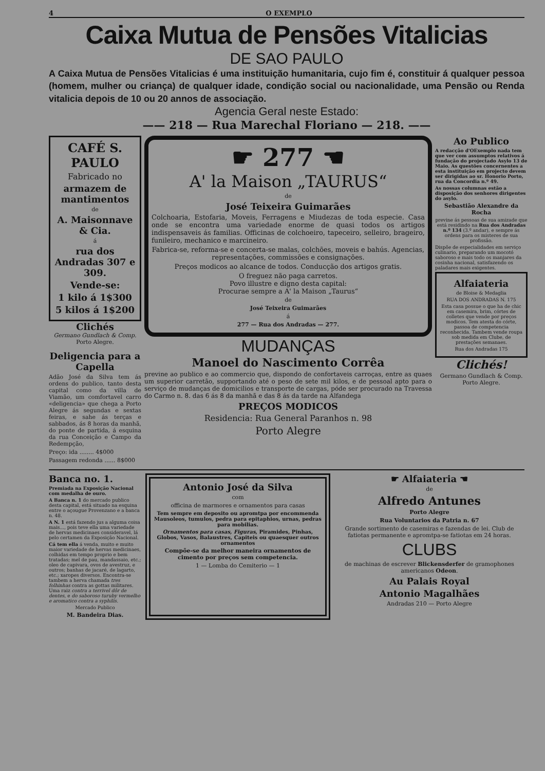4 O EXEMPLO
Caixa Mutua de Pensões Vitalicias
DE SAO PAULO
A Caixa Mutua de Pensões Vitalicias é uma instituição humanitaria, cujo fim é, constituir á qualquer pessoa (homem, mulher ou criança) de qualquer idade, condição social ou nacionalidade, uma Pensão ou Renda vitalicia depois de 10 ou 20 annos de associação.
Agencia Geral neste Estado:
—— 218 — Rua Marechal Floriano — 218. ——
CAFÉ S. PAULO
Fabricado no
armazem de mantimentos
de
A. Maisonnave & Cia.
á
rua dos Andradas 307 e 309.
Vende-se:
1 kilo á 1$300
5 kilos á 1$200
Clichés
Germano Gundlach & Comp.
Porto Alegre.
Deligencia para a Capella
Adão José da Silva tem ás ordens do publico, tanto desta capital como da villa de Viamão, um comfortavel carro «deligencia» que chega a Porto Alegre ás segundas e sextas feiras, e sahe ás terças e sabbados, ás 8 horas da manhã, do ponte de partida, á esquina da rua Conceição e Campo da Redempção,
Preço: ida ........ 4$000
Passagem redonda ...... 8$000
☛ 277 ☚
A' la Maison „TAURUS“
de
José Teixeira Guimarães
Colchoaria, Estofaria, Moveis, Ferragens e Miudezas de toda especie. Casa onde se encontra uma variedade enorme de quasi todos os artigos indispensaveis ás familias. Officinas de colchoeiro, tapeceiro, selleiro, brageiro, funileiro, mechanico e marcineiro.
Fabrica-se, reforma-se e concerta-se malas, colchões, moveis e bahús. Agencias, representações, commissões e consignações.
Preços modicos ao alcance de todos. Conducção dos artigos gratis.
O freguez não paga carretos.
Povo illustre e digno desta capital:
Procurae sempre a A' la Maison „Taurus“
de
José Teixeira Guimarães
á
277 — Rua dos Andradas — 277.
MUDANÇAS
Manoel do Nascimento Corrêa
previne ao publico e ao commercio que, dispondo de confortaveis carroças, entre as quaes um superior carretão, supportando até o peso de sete mil kilos, e de pessoal apto para o serviço de mudanças de domicilios e transporte de cargas, póde ser procurado na Travessa do Carmo n. 8. das 6 ás 8 da manhã e das 8 ás da tarde na Alfandega
PREÇOS MODICOS
Residencia: Rua General Paranhos n. 98
Porto Alegre
Ao Publico
A redacção d'OExemplo nada tem que ver com assumptos relativos á fundação do projectado Asylo 13 de Maio. As questões concernentes a esta instituição em projecto devem ser dirigidas ao sr. Honorio Porto, rua da Concordia n.º 49.
As nossas columnas estão a disposição dos senhores dirigentes do asylo.
Sebastião Alexandre da Rocha
previne ás pessoas de sua amizade que está residindo na Rua dos Andradas n.º 134 (3.º andar), e sempre ás ordens para os misteres de sua profissão.
Dispõe de especialidades em serviço culinario, preparando um mocotó saboroso e mais todo os manjares da cosinha nacional, satisfazendo os paladares mais exigentes.
Alfaiateria
de Bloise & Medaglia
RUA DOS ANDRADAS N. 175
Esta casa possue o que ha de chic em casemira, brim, córtes de colletes que vende por preços modicos. Tem atesta do córte, passoa de competencia reconhecida. Tambem vende roupa sob medida em Clube, de prestações semanaes.
Rua dos Andradas 175
Clichés!
Germano Gundlach & Comp.
Porto Alegre.
Banca no. 1.
Premiada na Exposição Nacional com medalha de ouro.
A Banca n. 1 do mercado publico desta capital, está situado na esquina entre o açougue Provenzano e a banca n. 48.
A N. 1 está fazendo jus a alguma coisa mais..., pois teve ella uma variedade de hervas medicinaes consideravel, lá pelo certamen da Exposição Nacional.
Cá tem ella á venda, muito e muito maior variedade de hervas medicinaes, colhidas em tempo proprio e bem tratadas; mel de pau, mandassaio, etc.; oleo de capivara, ovos de avestruz, e outros; banhas de jacaré, de lagarto, etc.; xaropes diversos. Encontra-se tambem a herva chamada tres folhinhas contra as gottas militares. Uma raiz contra a terrivel dôr de dentes, e do saboroso turuby vermelho e aromatico contra a syphilis.
Mercado Publico
M. Bandeira Dias.
Antonio José da Silva
com
officina de marmores e ornamentos para casas
Tem sempre em deposito ou apromtpa por encommenda Mausoleos, tumulos, pedra para epitaphios, urnas, pedras para mobilias.
Ornamentos para casas, Figuras, Piramides, Pinhas, Globos, Vasos, Balaustres, Capiteis ou quaesquer outros ornamentos
Compõe-se da melhor maneira ornamentos de cimento por preços sem competencia.
1 — Lomba do Cemiterio — 1
☛ Alfaiateria ☚
de
Alfredo Antunes
Porto Alegre
Rua Voluntarios da Patria n. 67
Grande sortimento de casemiras e fazendas de lei. Club de fatiotas permanente e apromtpa-se fatiotas em 24 horas.
CLUBS
de machinas de escrever Blickensderfer de gramophones americanos Odeon.
Au Palais Royal
Antonio Magalhães
Andradas 210 — Porto Alegre